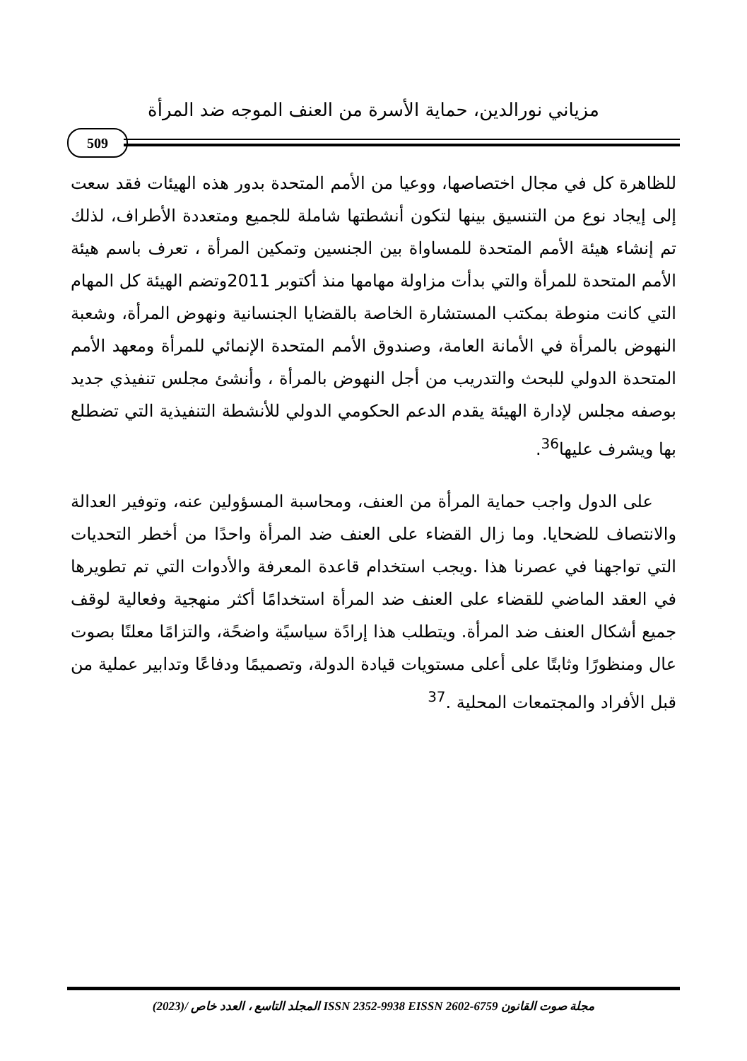مزياني نورالدين، حماية الأسرة من العنف الموجه ضد المرأة
509
للظاهرة كل في مجال اختصاصها، ووعيا من الأمم المتحدة بدور هذه الهيئات فقد سعت إلى إيجاد نوع من التنسيق بينها لتكون أنشطتها شاملة للجميع ومتعددة الأطراف، لذلك تم إنشاء هيئة الأمم المتحدة للمساواة بين الجنسين وتمكين المرأة ، تعرف باسم هيئة الأمم المتحدة للمرأة والتي بدأت مزاولة مهامها منذ أكتوبر 2011وتضم الهيئة كل المهام التي كانت منوطة بمكتب المستشارة الخاصة بالقضايا الجنسانية ونهوض المرأة، وشعبة النهوض بالمرأة في الأمانة العامة، وصندوق الأمم المتحدة الإنمائي للمرأة ومعهد الأمم المتحدة الدولي للبحث والتدريب من أجل النهوض بالمرأة ، وأنشئ مجلس تنفيذي جديد بوصفه مجلس لإدارة الهيئة يقدم الدعم الحكومي الدولي للأنشطة التنفيذية التي تضطلع بها ويشرف عليها<sup>36</sup>.
على الدول واجب حماية المرأة من العنف، ومحاسبة المسؤولين عنه، وتوفير العدالة والانتصاف للضحايا. وما زال القضاء على العنف ضد المرأة واحدًا من أخطر التحديات التي تواجهنا في عصرنا هذا .ويجب استخدام قاعدة المعرفة والأدوات التي تم تطويرها في العقد الماضي للقضاء على العنف ضد المرأة استخدامًا أكثر منهجية وفعالية لوقف جميع أشكال العنف ضد المرأة. ويتطلب هذا إرادًة سياسيًة واضحًة، والتزامًا معلنًا بصوت عال ومنظورًا وثابتًا على أعلى مستويات قيادة الدولة، وتصميمًا ودفاعًا وتدابير عملية من قبل الأفراد والمجتمعات المحلية .<sup>37</sup>
مجلة صوت القانون ISSN 2352-9938 EISSN 2602-6759 المجلد التاسع ، العدد خاص /(2023)